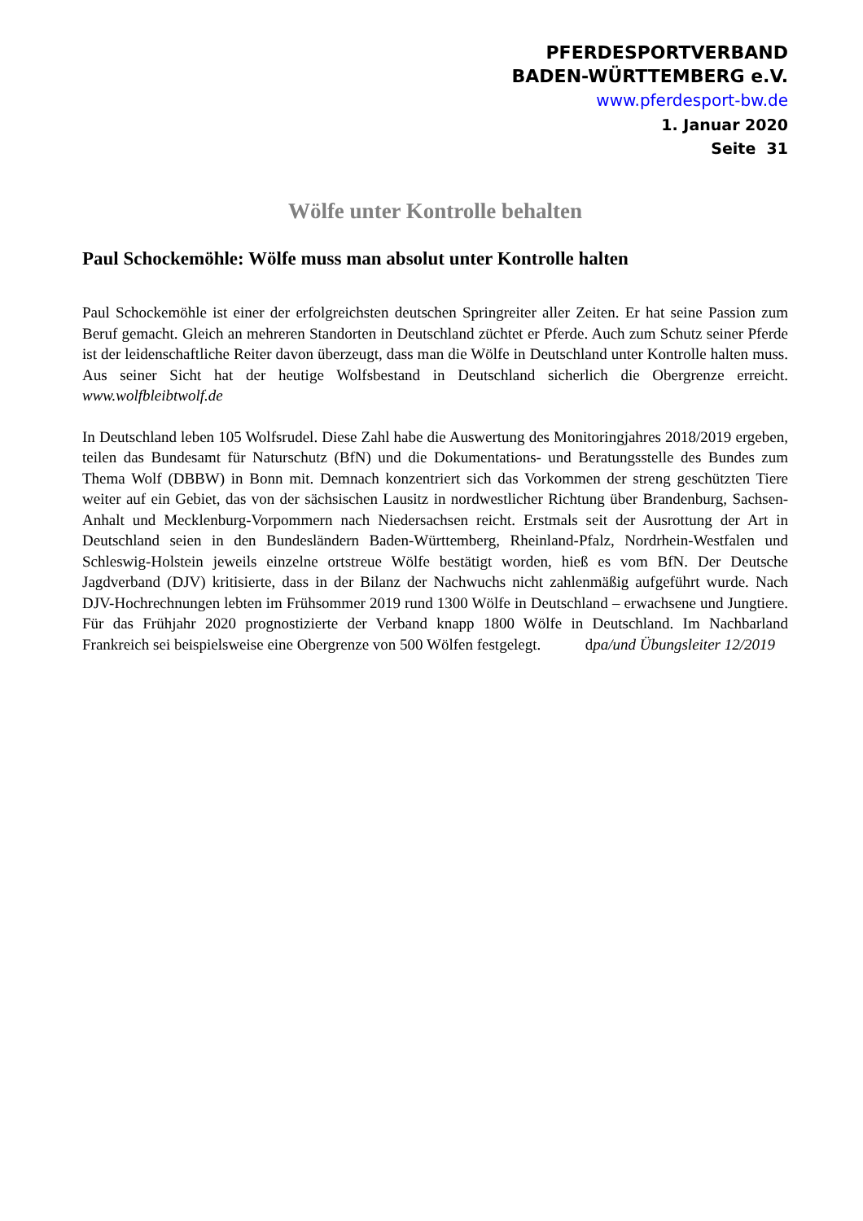PFERDESPORTVERBAND
BADEN-WÜRTTEMBERG e.V.
www.pferdesport-bw.de
1. Januar 2020
Seite 31
Wölfe unter Kontrolle behalten
Paul Schockemöhle: Wölfe muss man absolut unter Kontrolle halten
Paul Schockemöhle ist einer der erfolgreichsten deutschen Springreiter aller Zeiten. Er hat seine Passion zum Beruf gemacht. Gleich an mehreren Standorten in Deutschland züchtet er Pferde. Auch zum Schutz seiner Pferde ist der leidenschaftliche Reiter davon überzeugt, dass man die Wölfe in Deutschland unter Kontrolle halten muss. Aus seiner Sicht hat der heutige Wolfsbestand in Deutschland sicherlich die Obergrenze erreicht. www.wolfbleibtwolf.de
In Deutschland leben 105 Wolfsrudel. Diese Zahl habe die Auswertung des Monitoringjahres 2018/2019 ergeben, teilen das Bundesamt für Naturschutz (BfN) und die Dokumentations- und Beratungsstelle des Bundes zum Thema Wolf (DBBW) in Bonn mit. Demnach konzentriert sich das Vorkommen der streng geschützten Tiere weiter auf ein Gebiet, das von der sächsischen Lausitz in nordwestlicher Richtung über Brandenburg, Sachsen-Anhalt und Mecklenburg-Vorpommern nach Niedersachsen reicht. Erstmals seit der Ausrottung der Art in Deutschland seien in den Bundesländern Baden-Württemberg, Rheinland-Pfalz, Nordrhein-Westfalen und Schleswig-Holstein jeweils einzelne ortstreue Wölfe bestätigt worden, hieß es vom BfN. Der Deutsche Jagdverband (DJV) kritisierte, dass in der Bilanz der Nachwuchs nicht zahlenmäßig aufgeführt wurde. Nach DJV-Hochrechnungen lebten im Frühsommer 2019 rund 1300 Wölfe in Deutschland – erwachsene und Jungtiere. Für das Frühjahr 2020 prognostizierte der Verband knapp 1800 Wölfe in Deutschland. Im Nachbarland Frankreich sei beispielsweise eine Obergrenze von 500 Wölfen festgelegt. dpa/und Übungsleiter 12/2019